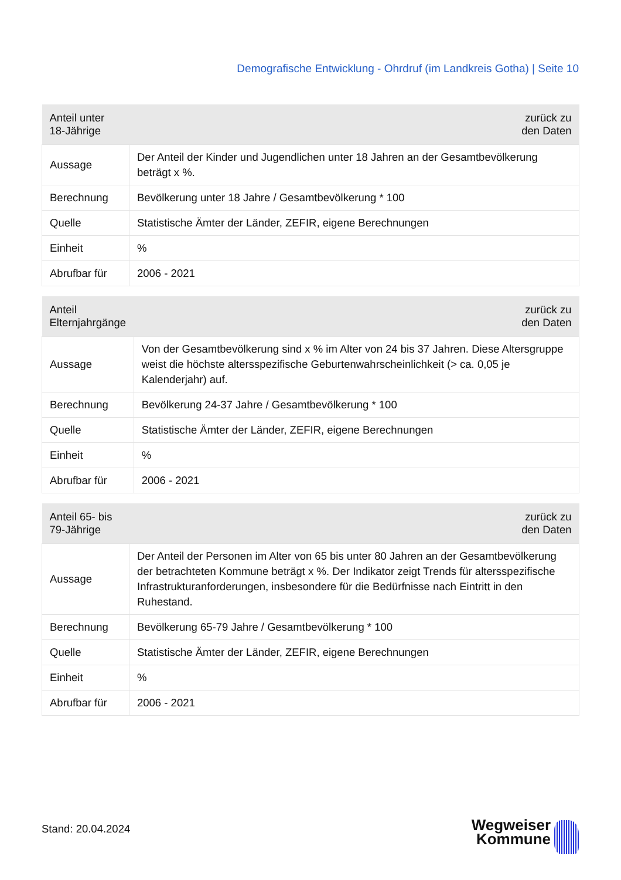Demografische Entwicklung - Ohrdruf (im Landkreis Gotha) | Seite 10
| Anteil unter 18-Jährige | zurück zu den Daten |
| --- | --- |
| Aussage | Der Anteil der Kinder und Jugendlichen unter 18 Jahren an der Gesamtbevölkerung beträgt x %. |
| Berechnung | Bevölkerung unter 18 Jahre / Gesamtbevölkerung * 100 |
| Quelle | Statistische Ämter der Länder, ZEFIR, eigene Berechnungen |
| Einheit | % |
| Abrufbar für | 2006 - 2021 |
| Anteil Elternjahrgänge | zurück zu den Daten |
| --- | --- |
| Aussage | Von der Gesamtbevölkerung sind x % im Alter von 24 bis 37 Jahren. Diese Altersgruppe weist die höchste altersspezifische Geburtenwahrscheinlichkeit (> ca. 0,05 je Kalenderjahr) auf. |
| Berechnung | Bevölkerung 24-37 Jahre / Gesamtbevölkerung * 100 |
| Quelle | Statistische Ämter der Länder, ZEFIR, eigene Berechnungen |
| Einheit | % |
| Abrufbar für | 2006 - 2021 |
| Anteil 65- bis 79-Jährige | zurück zu den Daten |
| --- | --- |
| Aussage | Der Anteil der Personen im Alter von 65 bis unter 80 Jahren an der Gesamtbevölkerung der betrachteten Kommune beträgt x %. Der Indikator zeigt Trends für altersspezifische Infrastrukturanforderungen, insbesondere für die Bedürfnisse nach Eintritt in den Ruhestand. |
| Berechnung | Bevölkerung 65-79 Jahre / Gesamtbevölkerung * 100 |
| Quelle | Statistische Ämter der Länder, ZEFIR, eigene Berechnungen |
| Einheit | % |
| Abrufbar für | 2006 - 2021 |
Stand: 20.04.2024
Wegweiser
Kommune